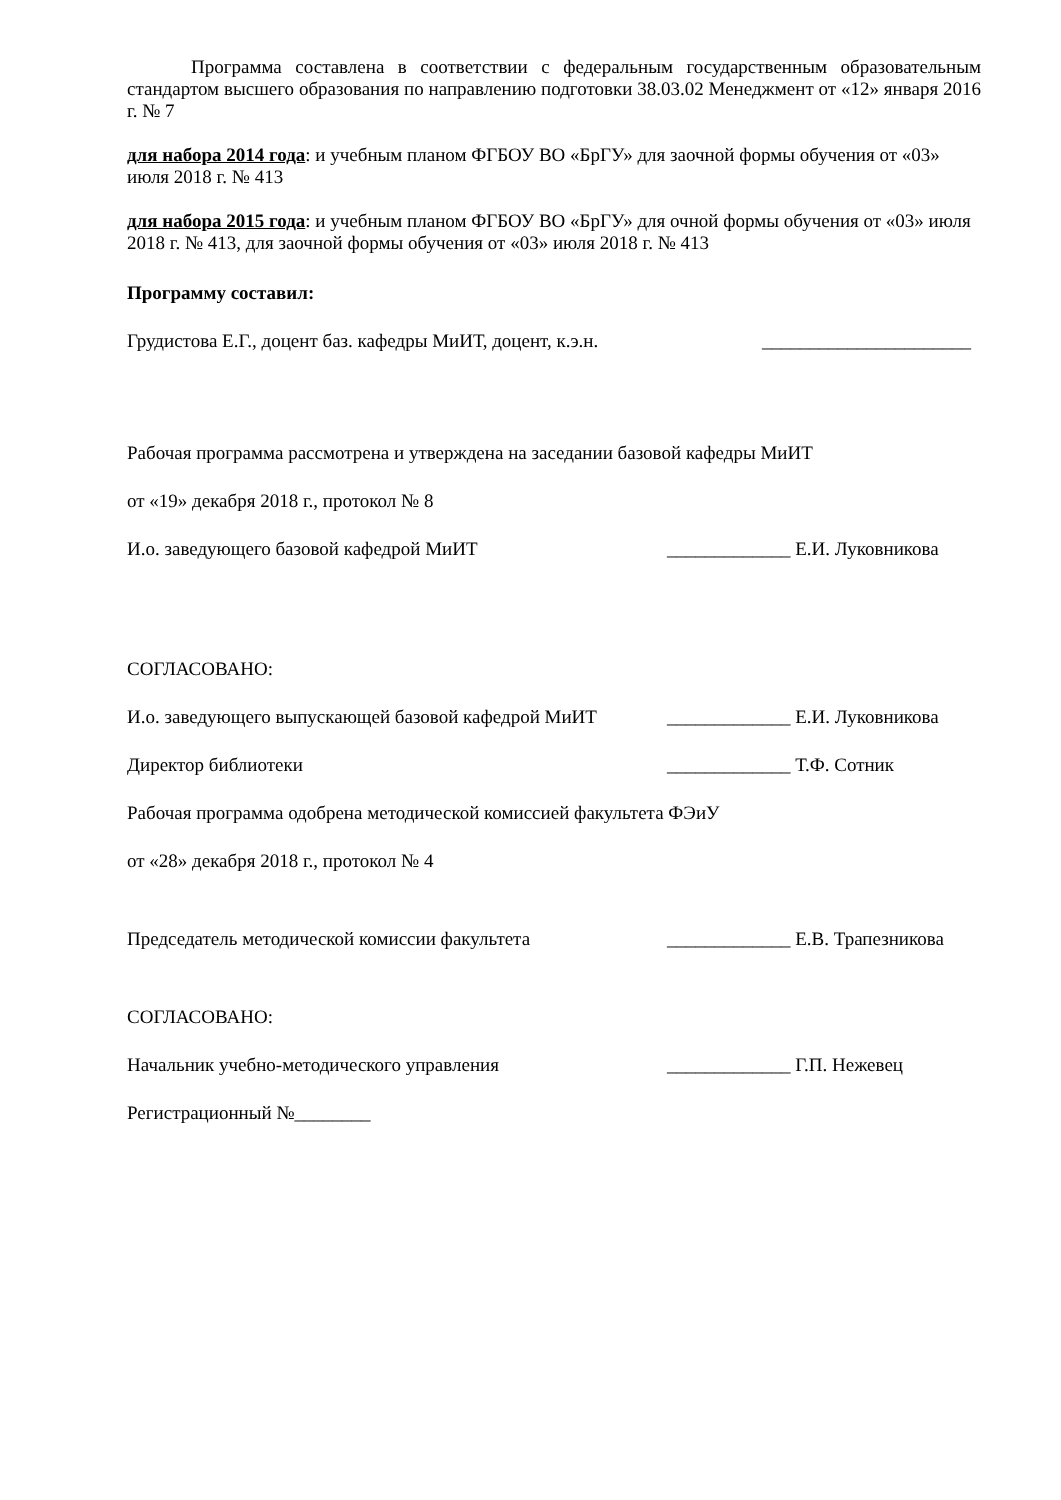Программа составлена в соответствии с федеральным государственным образова­тельным стандартом высшего образования по направлению подготовки 38.03.02 Менеджмент от «12» января 2016 г. № 7
для набора 2014 года: и учебным планом ФГБОУ ВО «БрГУ» для заочной формы обучения от «03» июля 2018 г. № 413
для набора 2015 года: и учебным планом ФГБОУ ВО «БрГУ» для очной формы обучения от «03» июля 2018 г. № 413, для заочной формы обучения от «03» июля 2018 г. № 413
Программу составил:
Грудистова Е.Г., доцент баз. кафедры МиИТ, доцент, к.э.н. ______________________
Рабочая программа рассмотрена и утверждена на заседании базовой кафедры МиИТ
от «19» декабря 2018 г., протокол № 8
И.о. заведующего базовой кафедрой МиИТ _____________ Е.И. Луковникова
СОГЛАСОВАНО:
И.о. заведующего выпускающей базовой кафедрой МиИТ _____________ Е.И. Луковникова
Директор библиотеки _____________ Т.Ф. Сотник
Рабочая программа одобрена методической комиссией факультета ФЭиУ
от «28» декабря 2018 г., протокол № 4
Председатель методической комиссии факультета _____________ Е.В. Трапезникова
СОГЛАСОВАНО:
Начальник учебно-методического управления _____________ Г.П. Нежевец
Регистрационный №________